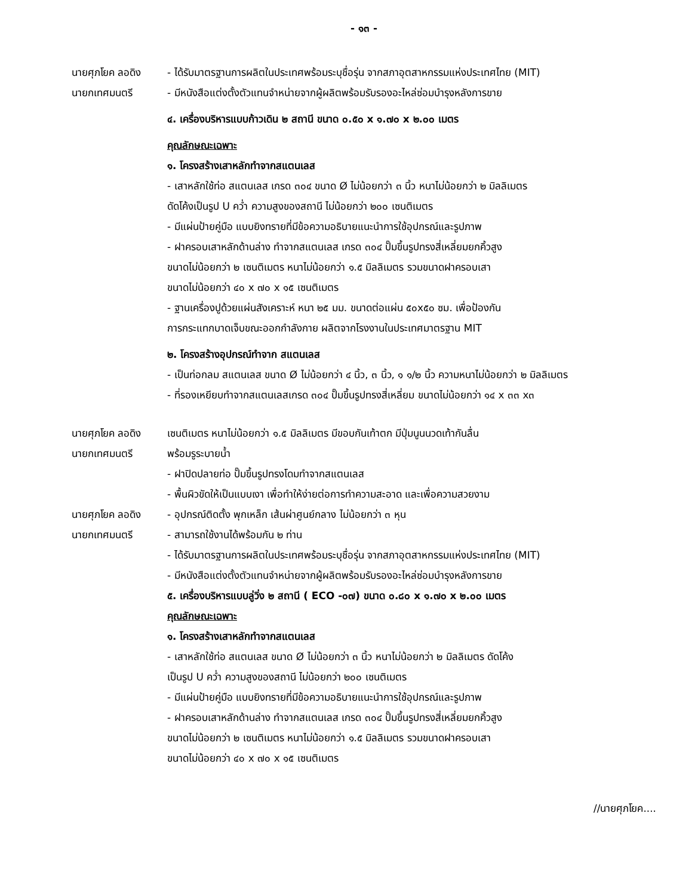- ๑๓ -
นายศุภโยค ลอดิง - ได้รับมาตรฐานการผลิตในประเทศพร้อมระบุชื่อรุ่น จากสภาอุตสาหกรรมแห่งประเทศไทย (MIT)
นายกเทศมนตรี - มีหนังสือแต่งตั้งตัวแทนจำหน่ายจากผู้ผลิตพร้อมรับรองอะไหล่ซ่อมบำรุงหลังการขาย
๔. เครื่องบริหารแบบก้าวเดิน ๒ สถานี ขนาด ๐.๕๐ x ๑.๗๐ x ๒.๐๐ เมตร
คุณลักษณะเฉพาะ
๑. โครงสร้างเสาหลักทำจากสแตนเลส
- เสาหลักใช้ท่อ สแตนเลส เกรด ๓๐๔ ขนาด Ø ไม่น้อยกว่า ๓ นิ้ว หนาไม่น้อยกว่า ๒ มิลลิเมตร
ดัดโค้งเป็นรูป U คว่ำ ความสูงของสถานี ไม่น้อยกว่า ๒๐๐ เซนติเมตร
- มีแผ่นป้ายคู่มือ แบบยิงทรายที่มีข้อความอธิบายแนะนำการใช้อุปกรณ์และรูปภาพ
- ฝาครอบเสาหลักด้านล่าง ทำจากสแตนเลส เกรด ๓๐๔ ปั๊มขึ้นรูปทรงสี่เหลี่ยมยกคิ้วสูง
ขนาดไม่น้อยกว่า ๒ เซนติเมตร หนาไม่น้อยกว่า ๑.๕ มิลลิเมตร รวมขนาดฝาครอบเสา
ขนาดไม่น้อยกว่า ๔๐ x ๗๐ x ๑๕ เซนติเมตร
- ฐานเครื่องปูด้วยแผ่นสังเคราะห์ หนา ๒๕ มม. ขนาดต่อแผ่น ๕๐x๕๐ ซม. เพื่อป้องกัน
การกระแทกบาดเจ็บขณะออกกำลังกาย ผลิตจากโรงงานในประเทศมาตรฐาน MIT
๒. โครงสร้างอุปกรณ์ทำจาก สแตนเลส
- เป็นท่อกลม สแตนเลส ขนาด Ø ไม่น้อยกว่า ๔ นิ้ว, ๓ นิ้ว, ๑ ๑/๒ นิ้ว ความหนาไม่น้อยกว่า ๒ มิลลิเมตร
- ที่รองเหยียบทำจากสแตนเลสเกรด ๓๐๔ ปั๊มขึ้นรูปทรงสี่เหลี่ยม ขนาดไม่น้อยกว่า ๑๔ x ๓๓ x๓
นายศุภโยค ลอดิง เซนติเมตร หนาไม่น้อยกว่า ๑.๕ มิลลิเมตร มีขอบกันเท้าตก มีปุ่มนูนนวดเท้ากันลื่น
นายกเทศมนตรี พร้อมรูระบายน้ำ
- ฝาปิดปลายท่อ ปั๊มขึ้นรูปทรงโดมทำจากสแตนเลส
- พื้นผิวขัดให้เป็นแบบเงา เพื่อทำให้ง่ายต่อการทำความสะอาด และเพื่อความสวยงาม
นายศุภโยค ลอดิง - อุปกรณ์ติดตั้ง พุกเหล็ก เส้นผ่าศูนย์กลาง ไม่น้อยกว่า ๓ หุน
นายกเทศมนตรี - สามารถใช้งานได้พร้อมกัน ๒ ท่าน
- ได้รับมาตรฐานการผลิตในประเทศพร้อมระบุชื่อรุ่น จากสภาอุตสาหกรรมแห่งประเทศไทย (MIT)
- มีหนังสือแต่งตั้งตัวแทนจำหน่ายจากผู้ผลิตพร้อมรับรองอะไหล่ซ่อมบำรุงหลังการขาย
๕. เครื่องบริหารแบบลู่วิ่ง ๒ สถานี ( ECO -๐๗) ขนาด ๐.๘๐ x ๑.๗๐ x ๒.๐๐ เมตร
คุณลักษณะเฉพาะ
๑. โครงสร้างเสาหลักทำจากสแตนเลส
- เสาหลักใช้ท่อ สแตนเลส ขนาด Ø ไม่น้อยกว่า ๓ นิ้ว หนาไม่น้อยกว่า ๒ มิลลิเมตร ดัดโค้ง
เป็นรูป U คว่ำ ความสูงของสถานี ไม่น้อยกว่า ๒๐๐ เซนติเมตร
- มีแผ่นป้ายคู่มือ แบบยิงทรายที่มีข้อความอธิบายแนะนำการใช้อุปกรณ์และรูปภาพ
- ฝาครอบเสาหลักด้านล่าง ทำจากสแตนเลส เกรด ๓๐๔ ปั๊มขึ้นรูปทรงสี่เหลี่ยมยกคิ้วสูง
ขนาดไม่น้อยกว่า ๒ เซนติเมตร หนาไม่น้อยกว่า ๑.๕ มิลลิเมตร รวมขนาดฝาครอบเสา
ขนาดไม่น้อยกว่า ๔๐ x ๗๐ x ๑๕ เซนติเมตร
//นายศุภโยค....